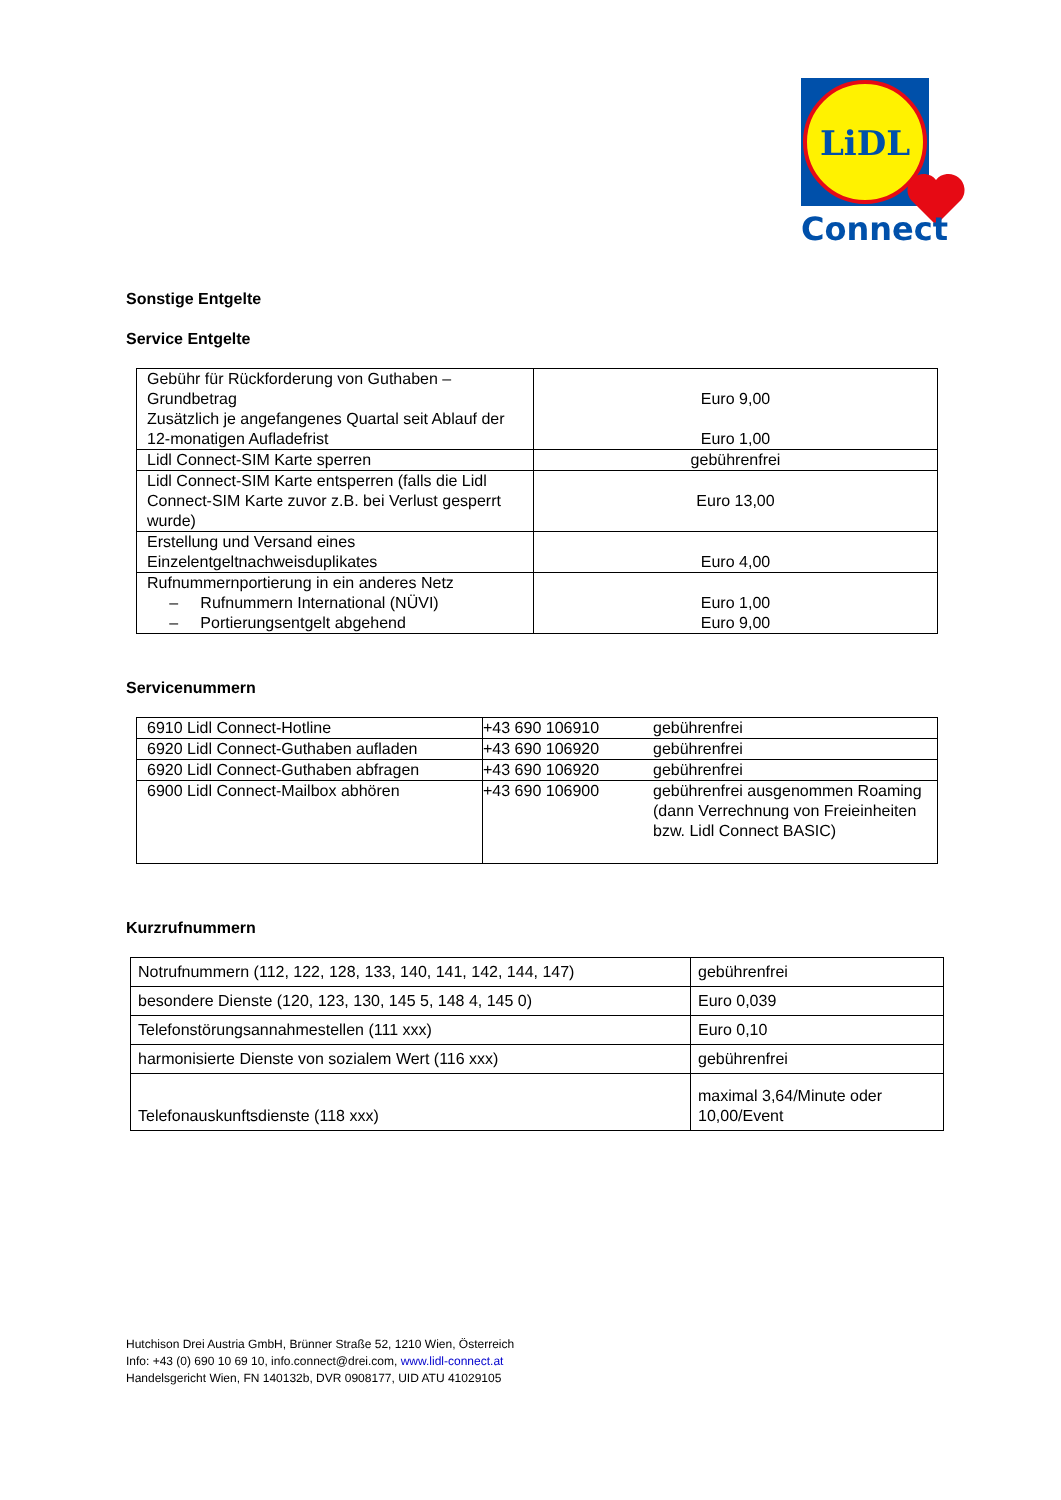LiDL
Connect
Sonstige Entgelte
Service Entgelte
| Gebühr für Rückforderung von Guthaben – Grundbetrag Zusätzlich je angefangenes Quartal seit Ablauf der 12-monatigen Aufladefrist | Euro 9,00 Euro 1,00 |
| Lidl Connect-SIM Karte sperren | gebührenfrei |
| Lidl Connect-SIM Karte entsperren (falls die Lidl Connect-SIM Karte zuvor z.B. bei Verlust gesperrt wurde) | Euro 13,00 |
| Erstellung und Versand eines Einzelentgeltnachweisduplikates | Euro 4,00 |
| Rufnummernportierung in ein anderes Netz – Rufnummern International (NÜVI) – Portierungsentgelt abgehend | Euro 1,00 Euro 9,00 |
Servicenummern
| 6910 Lidl Connect-Hotline | +43 690 106910 | gebührenfrei |
| 6920 Lidl Connect-Guthaben aufladen | +43 690 106920 | gebührenfrei |
| 6920 Lidl Connect-Guthaben abfragen | +43 690 106920 | gebührenfrei |
| 6900 Lidl Connect-Mailbox abhören | +43 690 106900 | gebührenfrei ausgenommen Roaming (dann Verrechnung von Freieinheiten bzw. Lidl Connect BASIC) |
Kurzrufnummern
| Notrufnummern (112, 122, 128, 133, 140, 141, 142, 144, 147) | gebührenfrei |
| besondere Dienste (120, 123, 130, 145 5, 148 4, 145 0) | Euro 0,039 |
| Telefonstörungsannahmestellen (111 xxx) | Euro 0,10 |
| harmonisierte Dienste von sozialem Wert (116 xxx) | gebührenfrei |
| Telefonauskunftsdienste (118 xxx) | maximal 3,64/Minute oder 10,00/Event |
Hutchison Drei Austria GmbH, Brünner Straße 52, 1210 Wien, Österreich
Info: +43 (0) 690 10 69 10, info.connect@drei.com, www.lidl-connect.at
Handelsgericht Wien, FN 140132b, DVR 0908177, UID ATU 41029105